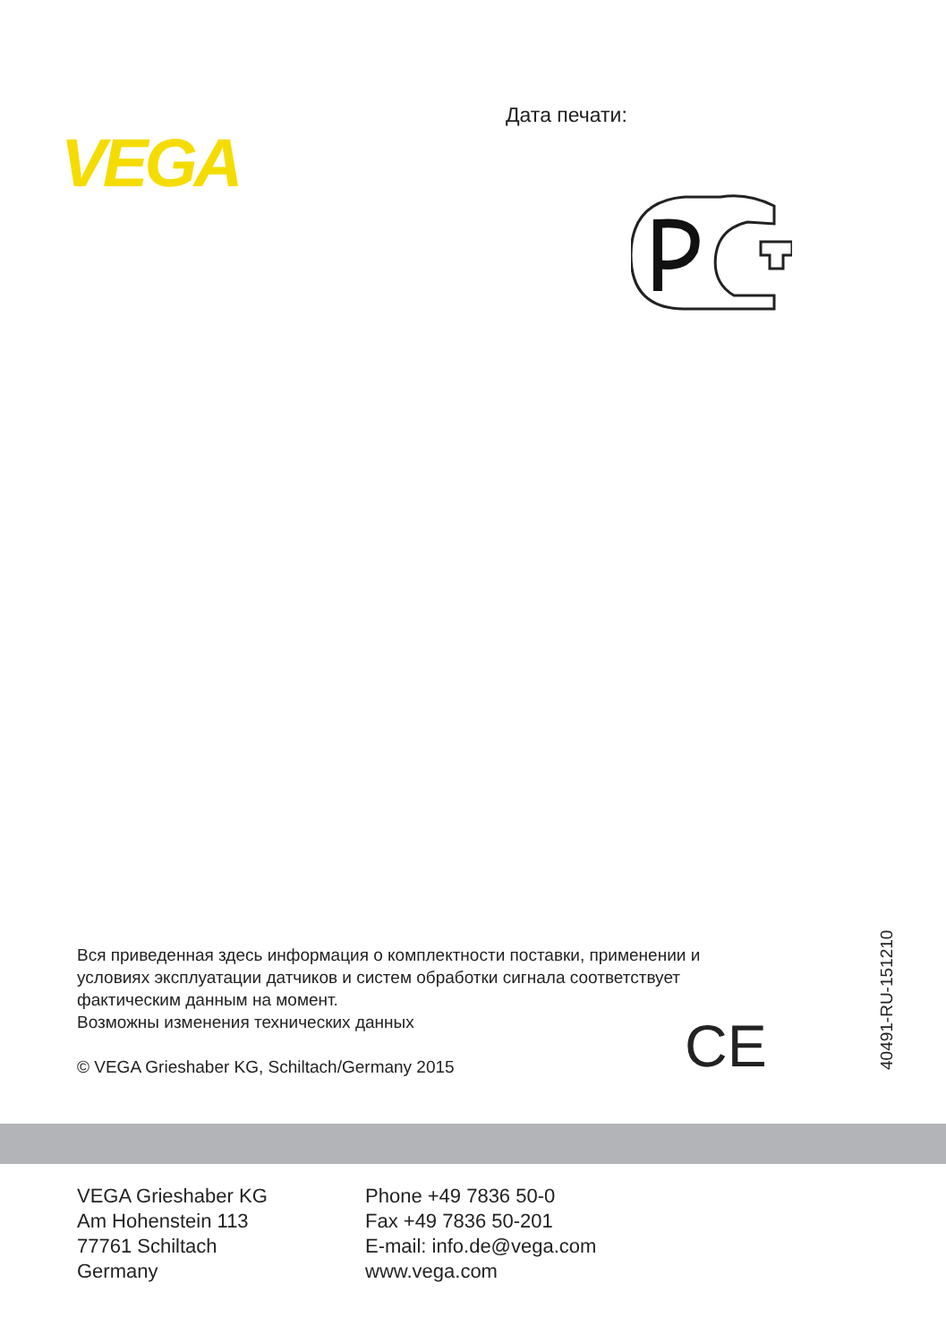VEGA
Дата печати:
Вся приведенная здесь информация о комплектности поставки, применении и условиях эксплуатации датчиков и систем обработки сигнала соответствует фактическим данным на момент.
Возможны изменения технических данных
© VEGA Grieshaber KG, Schiltach/Germany 2015
CE 40491-RU-151210
VEGA Grieshaber KG
Am Hohenstein 113
77761 Schiltach
Germany
Phone +49 7836 50-0
Fax +49 7836 50-201
E-mail: info.de@vega.com
www.vega.com